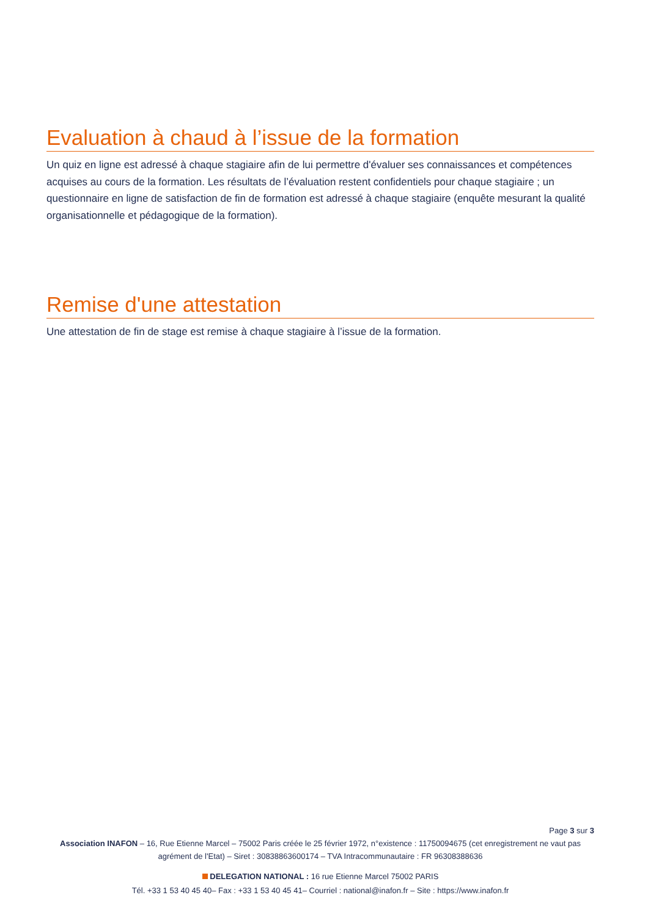Evaluation à chaud à l’issue de la formation
Un quiz en ligne est adressé à chaque stagiaire afin de lui permettre d'évaluer ses connaissances et compétences acquises au cours de la formation. Les résultats de l’évaluation restent confidentiels pour chaque stagiaire ; un questionnaire en ligne de satisfaction de fin de formation est adressé à chaque stagiaire (enquête mesurant la qualité organisationnelle et pédagogique de la formation).
Remise d'une attestation
Une attestation de fin de stage est remise à chaque stagiaire à l’issue de la formation.
Page 3 sur 3
Association INAFON – 16, Rue Etienne Marcel – 75002 Paris créée le 25 février 1972, n°existence : 11750094675 (cet enregistrement ne vaut pas agrément de l'Etat) – Siret : 30838863600174 – TVA Intracommunautaire : FR 96308388636
DELEGATION NATIONAL : 16 rue Etienne Marcel 75002 PARIS
Tél. +33 1 53 40 45 40– Fax : +33 1 53 40 45 41– Courriel : national@inafon.fr – Site : https://www.inafon.fr